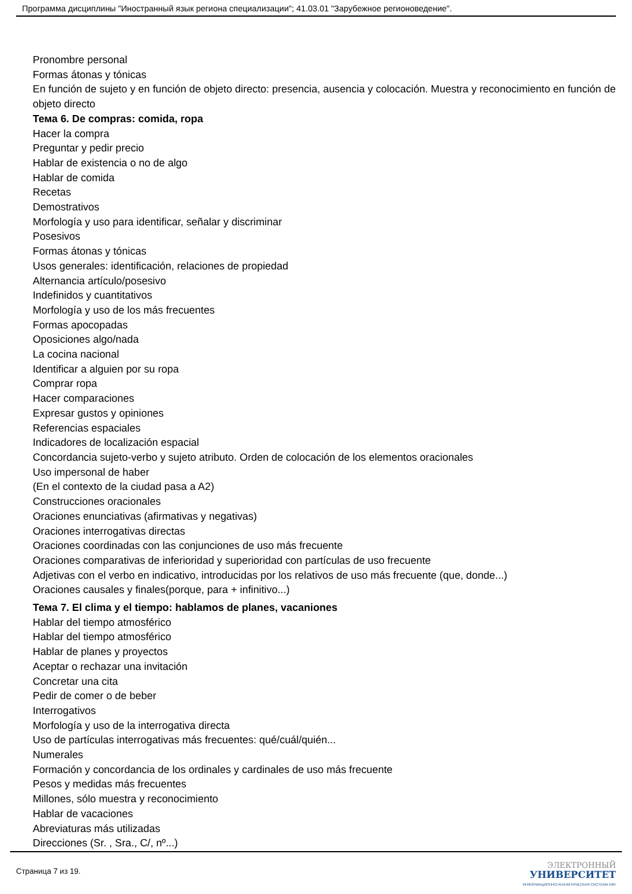Программа дисциплины "Иностранный язык региона специализации"; 41.03.01 "Зарубежное регионоведение".
Pronombre personal
Formas átonas y tónicas
En función de sujeto y en función de objeto directo: presencia, ausencia y colocación. Muestra y reconocimiento en función de objeto directo
Тема 6. De compras: comida, ropa
Hacer la compra
Preguntar y pedir precio
Hablar de existencia o no de algo
Hablar de comida
Recetas
Demostrativos
Morfología y uso para identificar, señalar y discriminar
Posesivos
Formas átonas y tónicas
Usos generales: identificación, relaciones de propiedad
Alternancia artículo/posesivo
Indefinidos y cuantitativos
Morfología y uso de los más frecuentes
Formas apocopadas
Oposiciones algo/nada
La cocina nacional
Identificar a alguien por su ropa
Comprar ropa
Hacer comparaciones
Expresar gustos y opiniones
Referencias espaciales
Indicadores de localización espacial
Concordancia sujeto-verbo y sujeto atributo. Orden de colocación de los elementos oracionales
Uso impersonal de haber
(En el contexto de la ciudad pasa a A2)
Construcciones oracionales
Oraciones enunciativas (afirmativas y negativas)
Oraciones interrogativas directas
Oraciones coordinadas con las conjunciones de uso más frecuente
Oraciones comparativas de inferioridad y superioridad con partículas de uso frecuente
Adjetivas con el verbo en indicativo, introducidas por los relativos de uso más frecuente (que, donde...)
Oraciones causales y finales(porque, para + infinitivo...)
Тема 7. El clima y el tiempo: hablamos de planes, vacaniones
Hablar del tiempo atmosférico
Hablar del tiempo atmosférico
Hablar de planes y proyectos
Aceptar o rechazar una invitación
Concretar una cita
Pedir de comer o de beber
Interrogativos
Morfología y uso de la interrogativa directa
Uso de partículas interrogativas más frecuentes: qué/cuál/quién...
Numerales
Formación y concordancia de los ordinales y cardinales de uso más frecuente
Pesos y medidas más frecuentes
Millones, sólo muestra y reconocimiento
Hablar de vacaciones
Abreviaturas más utilizadas
Direcciones (Sr. , Sra., C/, nº...)
Страница 7 из 19.
ЭЛЕКТРОННЫЙ
УНИВЕРСИТЕТ
ИНФОРМАЦИОННО-АНАЛИТИЧЕСКАЯ СИСТЕМА КФУ